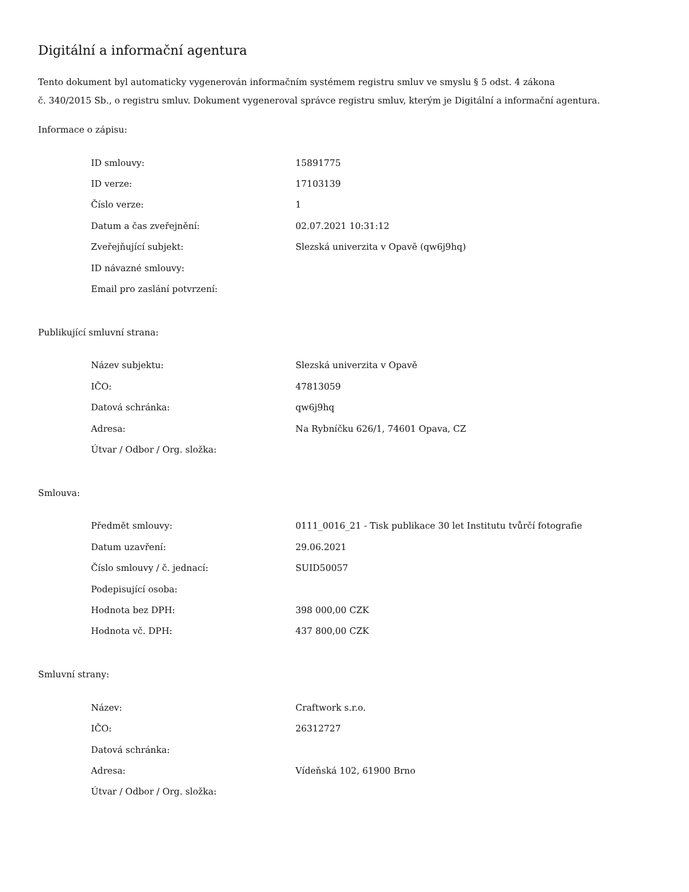Digitální a informační agentura
Tento dokument byl automaticky vygenerován informačním systémem registru smluv ve smyslu § 5 odst. 4 zákona
č. 340/2015 Sb., o registru smluv. Dokument vygeneroval správce registru smluv, kterým je Digitální a informační agentura.
Informace o zápisu:
| ID smlouvy: | 15891775 |
| ID verze: | 17103139 |
| Číslo verze: | 1 |
| Datum a čas zveřejnění: | 02.07.2021 10:31:12 |
| Zveřejňující subjekt: | Slezská univerzita v Opavě (qw6j9hq) |
| ID návazné smlouvy: | |
| Email pro zaslání potvrzení: | |
Publikující smluvní strana:
| Název subjektu: | Slezská univerzita v Opavě |
| IČO: | 47813059 |
| Datová schránka: | qw6j9hq |
| Adresa: | Na Rybníčku 626/1, 74601 Opava, CZ |
| Útvar / Odbor / Org. složka: | |
Smlouva:
| Předmět smlouvy: | 0111_0016_21 - Tisk publikace 30 let Institutu tvůrčí fotografie |
| Datum uzavření: | 29.06.2021 |
| Číslo smlouvy / č. jednací: | SUID50057 |
| Podepisující osoba: | |
| Hodnota bez DPH: | 398 000,00 CZK |
| Hodnota vč. DPH: | 437 800,00 CZK |
Smluvní strany:
| Název: | Craftwork s.r.o. |
| IČO: | 26312727 |
| Datová schránka: | |
| Adresa: | Vídeňská 102, 61900 Brno |
| Útvar / Odbor / Org. složka: | |